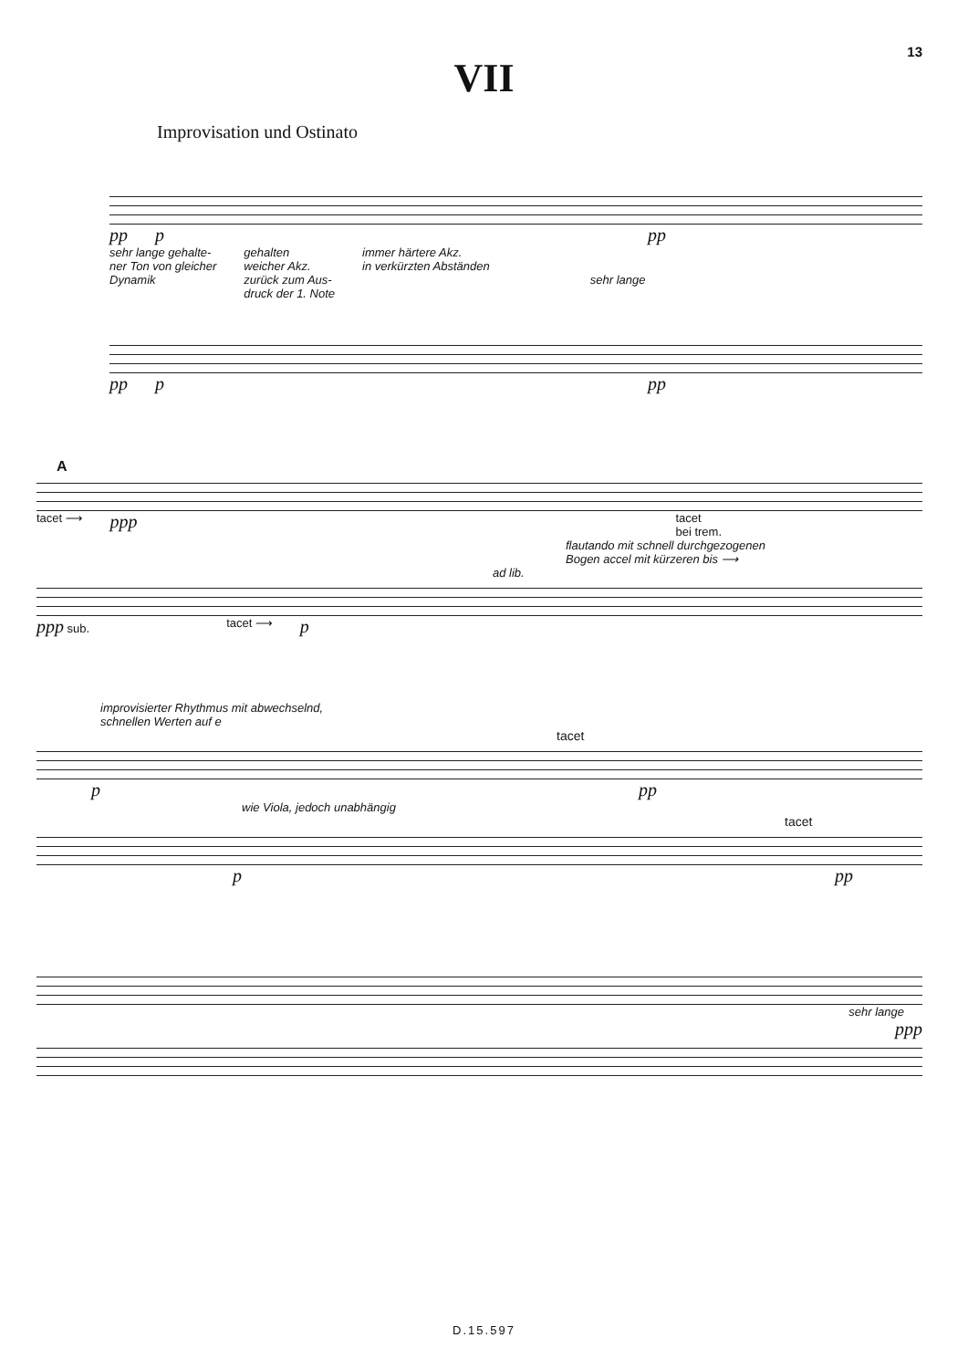13
VII
Improvisation und Ostinato
pp p pp
sehr lange gehalte-
ner Ton von gleicher
Dynamik gehalten
weicher Akz.
zurück zum Aus-
druck der 1. Note immer härtere Akz.
in verkürzten Abständen
sehr lange
pp p pp
A
tacet ⟶ ppp tacet
bei trem.
flautando mit schnell durchgezogenen
Bogen accel mit kürzeren bis ⟶
ad lib.
ppp sub. tacet ⟶ p
improvisierter Rhythmus mit abwechselnd,
schnellen Werten auf e
tacet
ppp
wie Viola, jedoch unabhängig
tacet
ppp
sehr lange
ppp
D.15.597